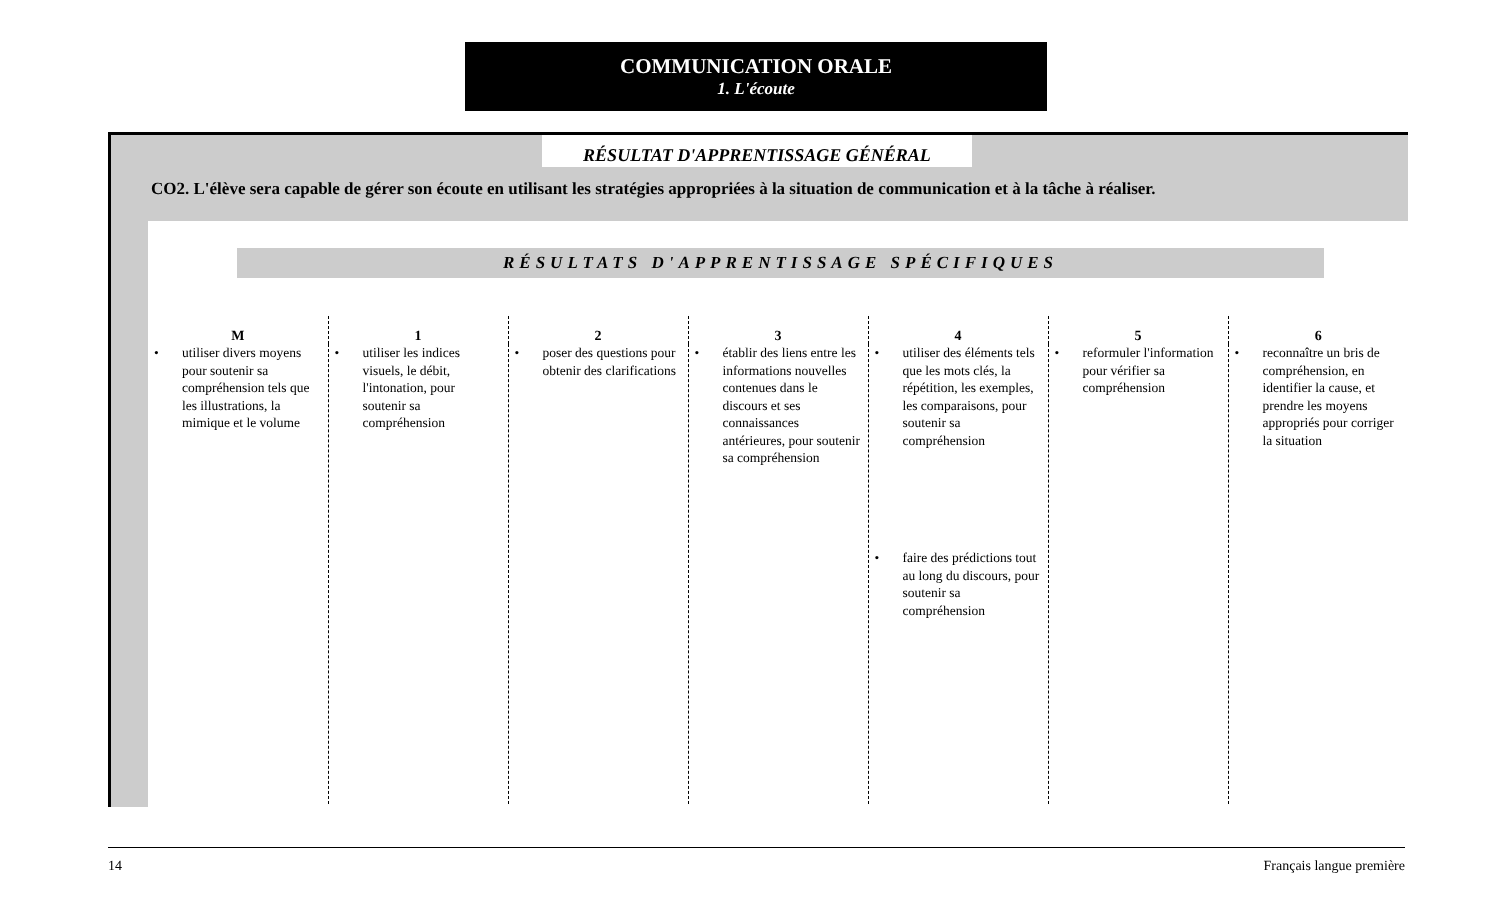COMMUNICATION ORALE
1. L'écoute
RÉSULTAT D'APPRENTISSAGE GÉNÉRAL
CO2. L'élève sera capable de gérer son écoute en utilisant les stratégies appropriées à la situation de communication et à la tâche à réaliser.
RÉSULTATS D'APPRENTISSAGE SPÉCIFIQUES
| M | 1 | 2 | 3 | 4 | 5 | 6 |
| --- | --- | --- | --- | --- | --- | --- |
| • utiliser divers moyens pour soutenir sa compréhension tels que les illustrations, la mimique et le volume | • utiliser les indices visuels, le débit, l'intonation, pour soutenir sa compréhension | • poser des questions pour obtenir des clarifications | • établir des liens entre les informations nouvelles contenues dans le discours et ses connaissances antérieures, pour soutenir sa compréhension | • utiliser des éléments tels que les mots clés, la répétition, les exemples, les comparaisons, pour soutenir sa compréhension • faire des prédictions tout au long du discours, pour soutenir sa compréhension | • reformuler l'information pour vérifier sa compréhension | • reconnaître un bris de compréhension, en identifier la cause, et prendre les moyens appropriés pour corriger la situation |
14 Français langue première